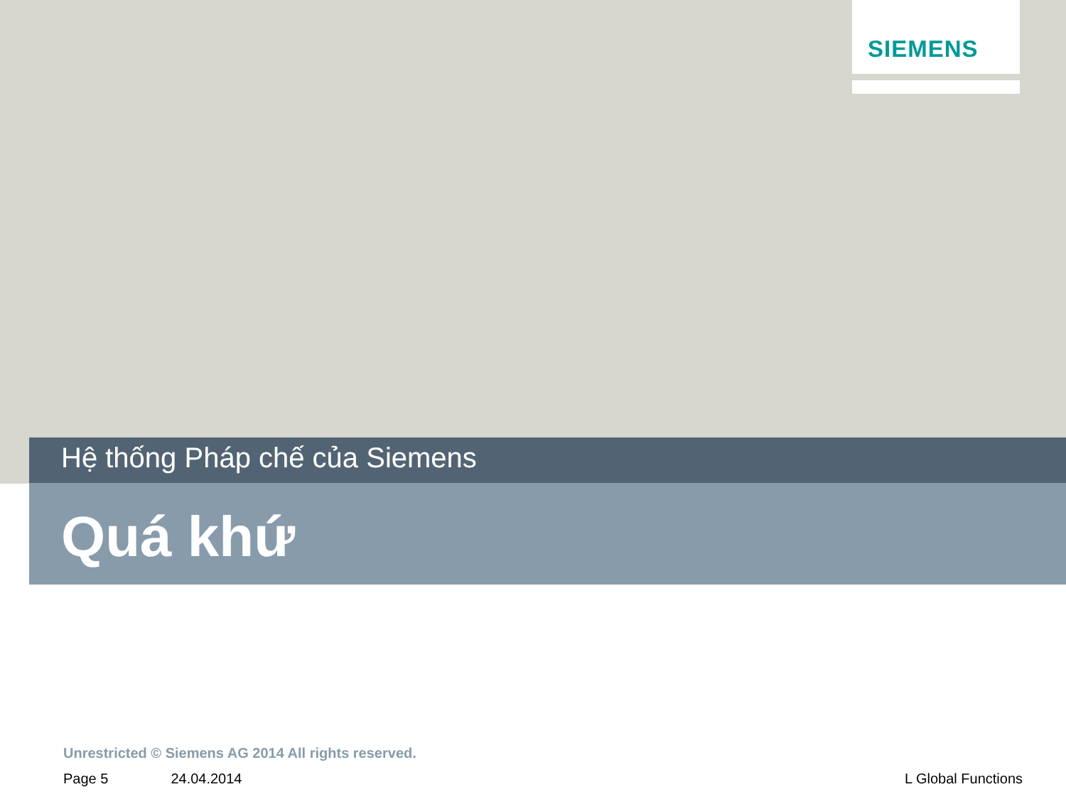SIEMENS
Hệ thống Pháp chế của Siemens
Quá khứ
Unrestricted © Siemens AG 2014 All rights reserved.
Page 5 24.04.2014 L Global Functions